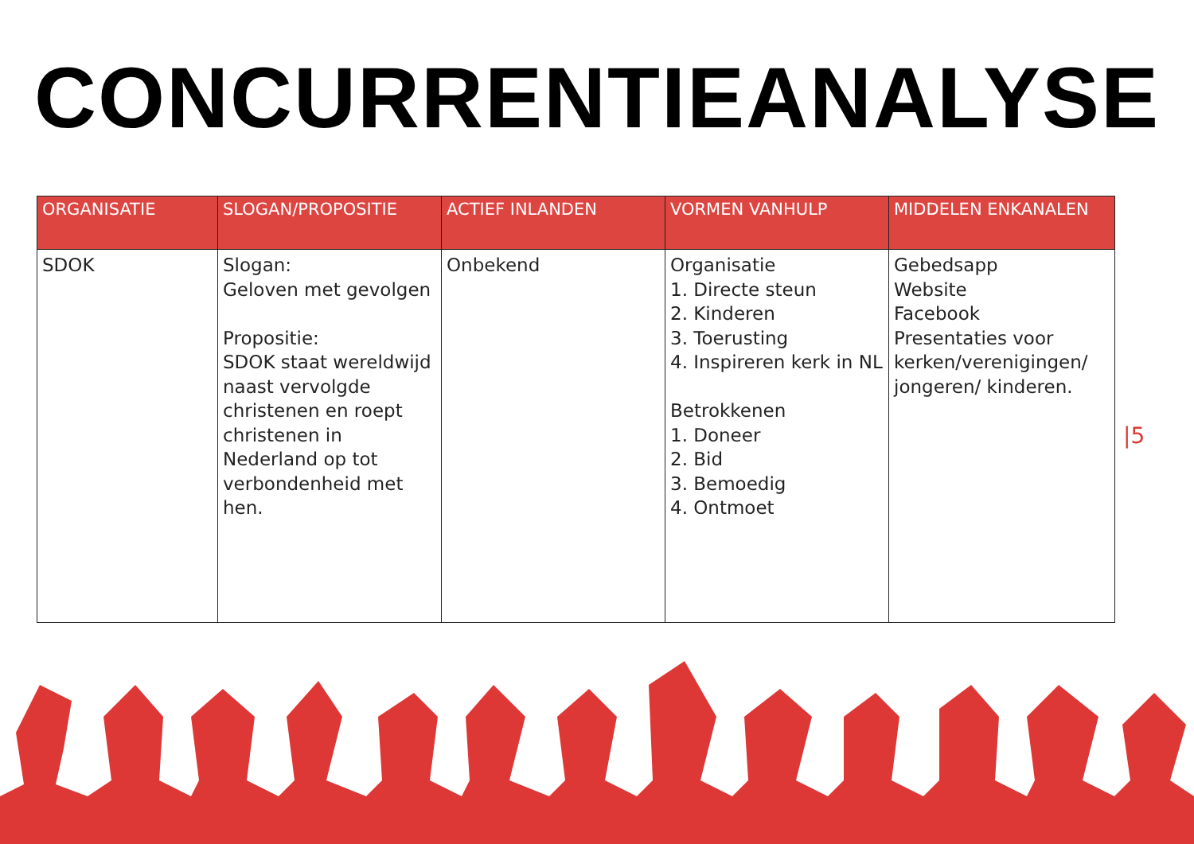CONCURRENTIEANALYSE
| ORGANISATIE | SLOGAN/PROPOSITIE | ACTIEF INLANDEN | VORMEN VANHULP | MIDDELEN ENKANALEN |
| --- | --- | --- | --- | --- |
| SDOK | Slogan: Geloven met gevolgen Propositie: SDOK staat wereldwijd naast vervolgde christenen en roept christenen in Nederland op tot verbondenheid met hen. | Onbekend | Organisatie 1. Directe steun 2. Kinderen 3. Toerusting 4. Inspireren kerk in NL Betrokkenen 1. Doneer 2. Bid 3. Bemoedig 4. Ontmoet | Gebedsapp Website Facebook Presentaties voor kerken/verenigingen/ jongeren/ kinderen. |
|5